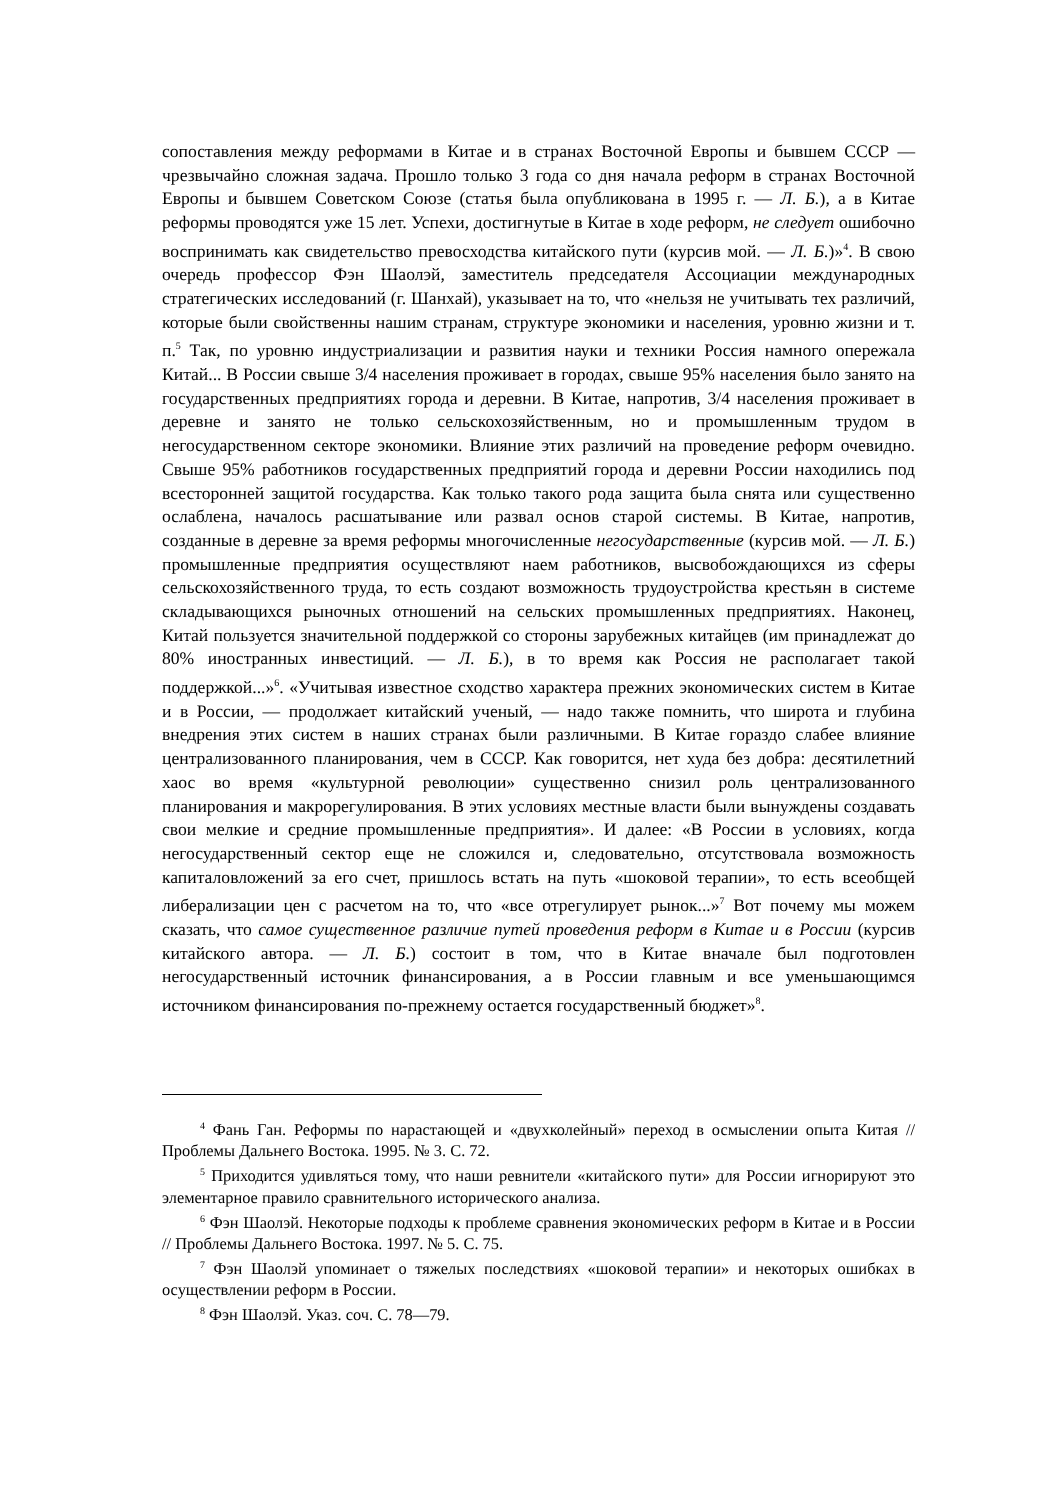сопоставления между реформами в Китае и в странах Восточной Европы и бывшем СССР — чрезвычайно сложная задача. Прошло только 3 года со дня начала реформ в странах Восточной Европы и бывшем Советском Союзе (статья была опубликована в 1995 г. — Л. Б.), а в Китае реформы проводятся уже 15 лет. Успехи, достигнутые в Китае в ходе реформ, не следует ошибочно воспринимать как свидетельство превосходства китайского пути (курсив мой. — Л. Б.)»<sup>4</sup>. В свою очередь профессор Фэн Шаолэй, заместитель председателя Ассоциации международных стратегических исследований (г. Шанхай), указывает на то, что «нельзя не учитывать тех различий, которые были свойственны нашим странам, структуре экономики и населения, уровню жизни и т. п.<sup>5</sup> Так, по уровню индустриализации и развития науки и техники Россия намного опережала Китай... В России свыше 3/4 населения проживает в городах, свыше 95% населения было занято на государственных предприятиях города и деревни. В Китае, напротив, 3/4 населения проживает в деревне и занято не только сельскохозяйственным, но и промышленным трудом в негосударственном секторе экономики. Влияние этих различий на проведение реформ очевидно. Свыше 95% работников государственных предприятий города и деревни России находились под всесторонней защитой государства. Как только такого рода защита была снята или существенно ослаблена, началось расшатывание или развал основ старой системы. В Китае, напротив, созданные в деревне за время реформы многочисленные негосударственные (курсив мой. — Л. Б.) промышленные предприятия осуществляют наем работников, высвобождающихся из сферы сельскохозяйственного труда, то есть создают возможность трудоустройства крестьян в системе складывающихся рыночных отношений на сельских промышленных предприятиях. Наконец, Китай пользуется значительной поддержкой со стороны зарубежных китайцев (им принадлежат до 80% иностранных инвестиций. — Л. Б.), в то время как Россия не располагает такой поддержкой...»<sup>6</sup>. «Учитывая известное сходство характера прежних экономических систем в Китае и в России, — продолжает китайский ученый, — надо также помнить, что широта и глубина внедрения этих систем в наших странах были различными. В Китае гораздо слабее влияние централизованного планирования, чем в СССР. Как говорится, нет худа без добра: десятилетний хаос во время «культурной революции» существенно снизил роль централизованного планирования и макрорегулирования. В этих условиях местные власти были вынуждены создавать свои мелкие и средние промышленные предприятия». И далее: «В России в условиях, когда негосударственный сектор еще не сложился и, следовательно, отсутствовала возможность капиталовложений за его счет, пришлось встать на путь «шоковой терапии», то есть всеобщей либерализации цен с расчетом на то, что «все отрегулирует рынок...»<sup>7</sup> Вот почему мы можем сказать, что самое существенное различие путей проведения реформ в Китае и в России (курсив китайского автора. — Л. Б.) состоит в том, что в Китае вначале был подготовлен негосударственный источник финансирования, а в России главным и все уменьшающимся источником финансирования по-прежнему остается государственный бюджет»<sup>8</sup>.
<sup>4</sup> Фань Ган. Реформы по нарастающей и «двухколейный» переход в осмыслении опыта Китая // Проблемы Дальнего Востока. 1995. № 3. С. 72.
<sup>5</sup> Приходится удивляться тому, что наши ревнители «китайского пути» для России игнорируют это элементарное правило сравнительного исторического анализа.
<sup>6</sup> Фэн Шаолэй. Некоторые подходы к проблеме сравнения экономических реформ в Китае и в России // Проблемы Дальнего Востока. 1997. № 5. С. 75.
<sup>7</sup> Фэн Шаолэй упоминает о тяжелых последствиях «шоковой терапии» и некоторых ошибках в осуществлении реформ в России.
<sup>8</sup> Фэн Шаолэй. Указ. соч. С. 78—79.